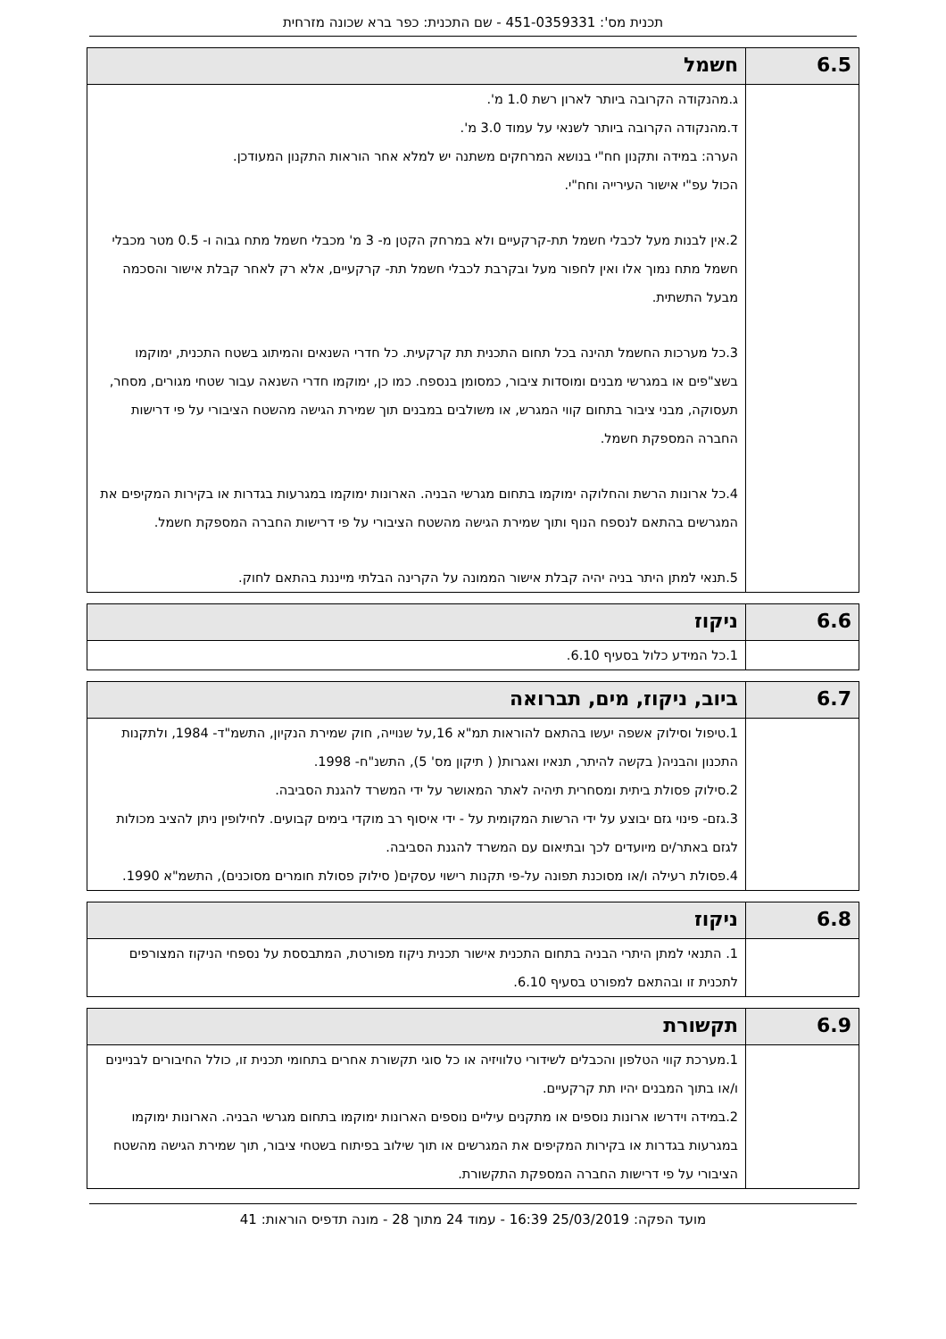תכנית מס': 451-0359331 - שם התכנית: כפר ברא שכונה מזרחית
| 6.5 | חשמל |
| --- | --- |
| | ג.מהנקודה הקרובה ביותר לארון רשת 1.0 מ'. ד.מהנקודה הקרובה ביותר לשנאי על עמוד 3.0 מ'. הערה: במידה ותקנון חח"י בנושא המרחקים משתנה יש למלא אחר הוראות התקנון המעודכן. הכול עפ"י אישור העירייה וחח"י. 2.אין לבנות מעל לכבלי חשמל תת-קרקעיים ולא במרחק הקטן מ- 3 מ' מכבלי חשמל מתח גבוה ו- 0.5 מטר מכבלי חשמל מתח נמוך אלו ואין לחפור מעל ובקרבת לכבלי חשמל תת- קרקעיים, אלא רק לאחר קבלת אישור והסכמה מבעל התשתית. 3.כל מערכות החשמל תהינה בכל תחום התכנית תת קרקעית. כל חדרי השנאים והמיתוג בשטח התכנית, ימוקמו בשצ"פים או במגרשי מבנים ומוסדות ציבור, כמסומן בנספח. כמו כן, ימוקמו חדרי השנאה עבור שטחי מגורים, מסחר, תעסוקה, מבני ציבור בתחום קווי המגרש, או משולבים במבנים תוך שמירת הגישה מהשטח הציבורי על פי דרישות החברה המספקת חשמל. 4.כל ארונות הרשת והחלוקה ימוקמו בתחום מגרשי הבניה. הארונות ימוקמו במגרעות בגדרות או בקירות המקיפים את המגרשים בהתאם לנספח הנוף ותוך שמירת הגישה מהשטח הציבורי על פי דרישות החברה המספקת חשמל. 5.תנאי למתן היתר בניה יהיה קבלת אישור הממונה על הקרינה הבלתי מייננת בהתאם לחוק. |
| 6.6 | ניקוז |
| --- | --- |
| | 1.כל המידע כלול בסעיף 6.10. |
| 6.7 | ביוב, ניקוז, מים, תברואה |
| --- | --- |
| | 1.טיפול וסילוק אשפה יעשו בהתאם להוראות תמ"א 16,על שנוייה, חוק שמירת הנקיון, התשמ"ד- 1984, ולתקנות התכנון והבניה( בקשה להיתר, תנאיו ואגרות( ( תיקון מס' 5), התשנ"ח- 1998. 2.סילוק פסולת ביתית ומסחרית תיהיה לאתר המאושר על ידי המשרד להגנת הסביבה. 3.גזם- פינוי גזם יבוצע על ידי הרשות המקומית על - ידי איסוף רב מוקדי בימים קבועים. לחילופין ניתן להציב מכולות לגזם באתר/ים מיועדים לכך ובתיאום עם המשרד להגנת הסביבה. 4.פסולת רעילה ו/או מסוכנת תפונה על-פי תקנות רישוי עסקים( סילוק פסולת חומרים מסוכנים), התשמ"א 1990. |
| 6.8 | ניקוז |
| --- | --- |
| | 1. התנאי למתן היתרי הבניה בתחום התכנית אישור תכנית ניקוז מפורטת, המתבססת על נספחי הניקוז המצורפים לתכנית זו ובהתאם למפורט בסעיף 6.10. |
| 6.9 | תקשורת |
| --- | --- |
| | 1.מערכת קווי הטלפון והכבלים לשידורי טלוויזיה או כל סוגי תקשורת אחרים בתחומי תכנית זו, כולל החיבורים לבניינים ו/או בתוך המבנים יהיו תת קרקעיים. 2.במידה וידרשו ארונות נוספים או מתקנים עיליים נוספים הארונות ימוקמו בתחום מגרשי הבניה. הארונות ימוקמו במגרעות בגדרות או בקירות המקיפים את המגרשים או תוך שילוב בפיתוח בשטחי ציבור, תוך שמירת הגישה מהשטח הציבורי על פי דרישות החברה המספקת התקשורת. |
מועד הפקה: 25/03/2019 16:39 - עמוד 24 מתוך 28 - מונה תדפיס הוראות: 41